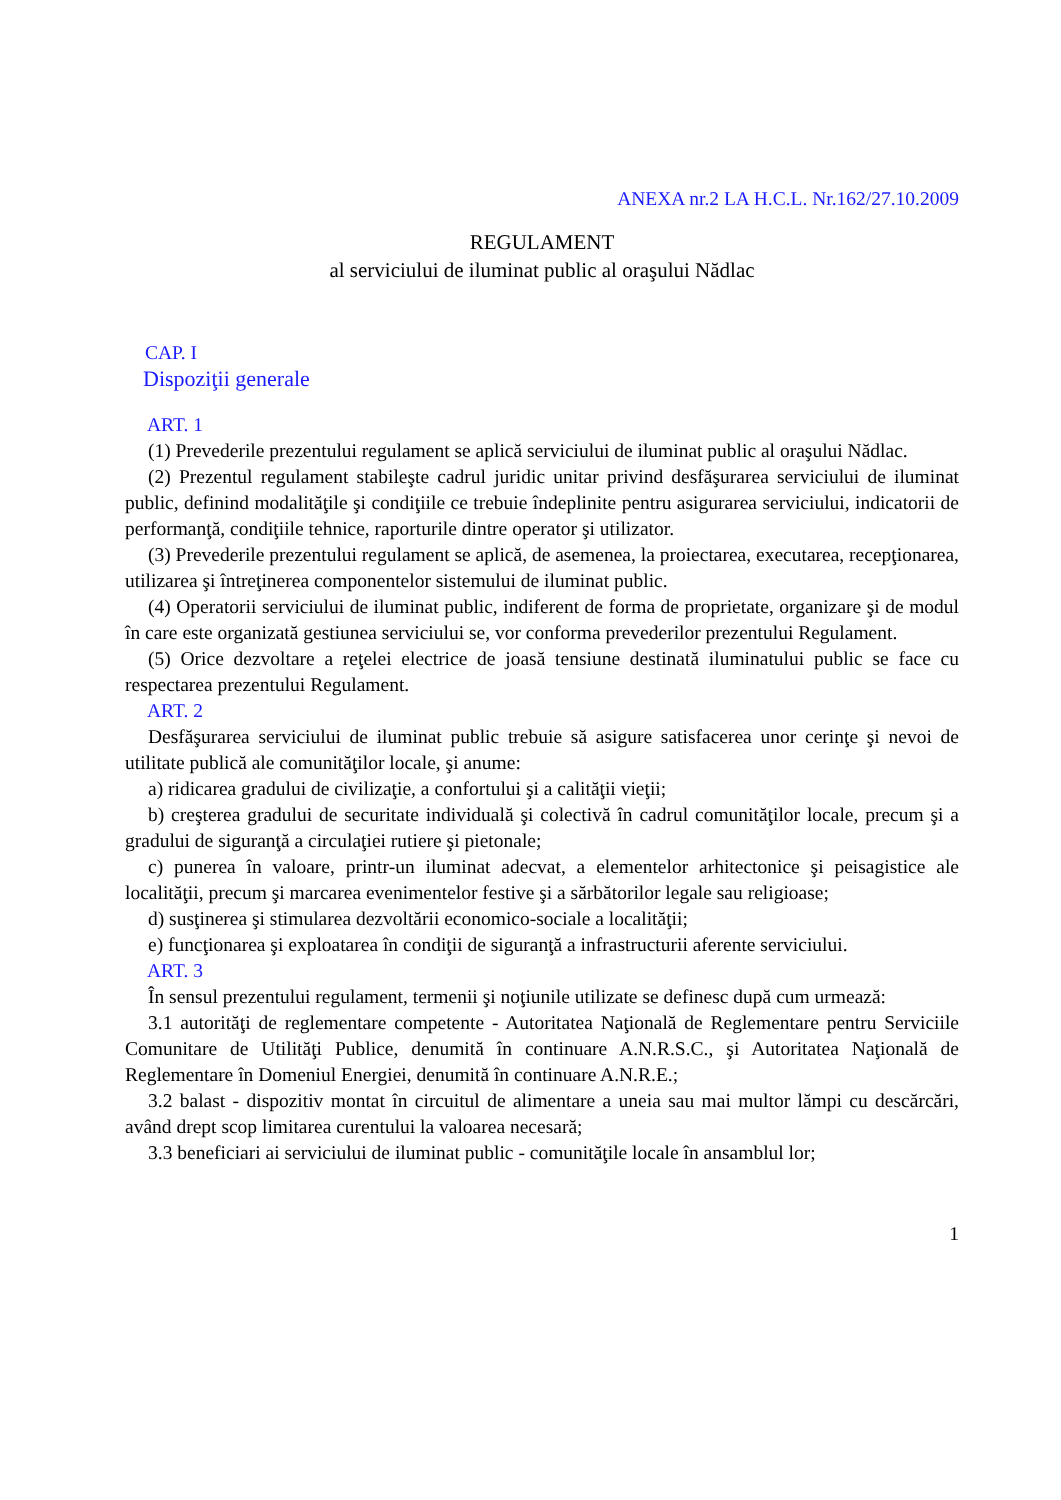ANEXA nr.2 LA H.C.L. Nr.162/27.10.2009
REGULAMENT
al serviciului de iluminat public al oraşului Nădlac
CAP. I
Dispoziţii generale
ART. 1
(1) Prevederile prezentului regulament se aplică serviciului de iluminat public al oraşului Nădlac.
(2) Prezentul regulament stabileşte cadrul juridic unitar privind desfăşurarea serviciului de iluminat public, definind modalităţile şi condiţiile ce trebuie îndeplinite pentru asigurarea serviciului, indicatorii de performanţă, condiţiile tehnice, raporturile dintre operator şi utilizator.
(3) Prevederile prezentului regulament se aplică, de asemenea, la proiectarea, executarea, recepţionarea, utilizarea şi întreţinerea componentelor sistemului de iluminat public.
(4) Operatorii serviciului de iluminat public, indiferent de forma de proprietate, organizare şi de modul în care este organizată gestiunea serviciului se, vor conforma prevederilor prezentului Regulament.
(5) Orice dezvoltare a reţelei electrice de joasă tensiune destinată iluminatului public se face cu respectarea prezentului Regulament.
ART. 2
Desfăşurarea serviciului de iluminat public trebuie să asigure satisfacerea unor cerinţe şi nevoi de utilitate publică ale comunităţilor locale, şi anume:
a) ridicarea gradului de civilizaţie, a confortului şi a calităţii vieţii;
b) creşterea gradului de securitate individuală şi colectivă în cadrul comunităţilor locale, precum şi a gradului de siguranţă a circulaţiei rutiere şi pietonale;
c) punerea în valoare, printr-un iluminat adecvat, a elementelor arhitectonice şi peisagistice ale localităţii, precum şi marcarea evenimentelor festive şi a sărbătorilor legale sau religioase;
d) susţinerea şi stimularea dezvoltării economico-sociale a localităţii;
e) funcţionarea şi exploatarea în condiţii de siguranţă a infrastructurii aferente serviciului.
ART. 3
În sensul prezentului regulament, termenii şi noţiunile utilizate se definesc după cum urmează:
3.1 autorităţi de reglementare competente - Autoritatea Naţională de Reglementare pentru Serviciile Comunitare de Utilităţi Publice, denumită în continuare A.N.R.S.C., şi Autoritatea Naţională de Reglementare în Domeniul Energiei, denumită în continuare A.N.R.E.;
3.2 balast - dispozitiv montat în circuitul de alimentare a uneia sau mai multor lămpi cu descărcări, având drept scop limitarea curentului la valoarea necesară;
3.3 beneficiari ai serviciului de iluminat public - comunităţile locale în ansamblul lor;
1